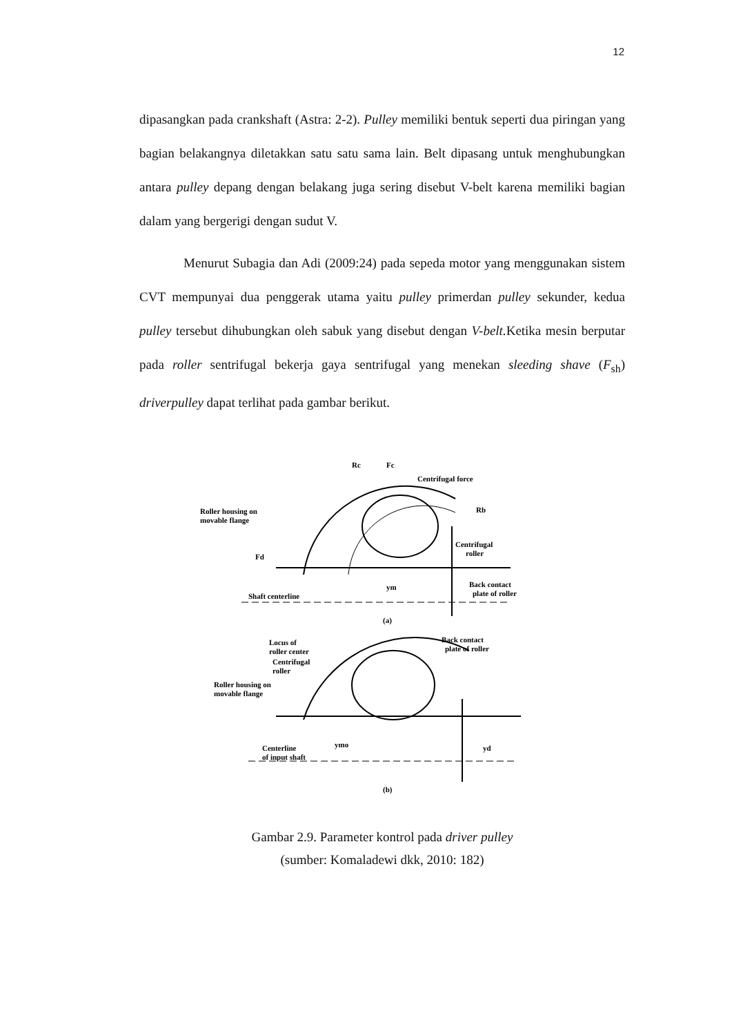12
dipasangkan pada crankshaft (Astra: 2-2). Pulley memiliki bentuk seperti dua piringan yang bagian belakangnya diletakkan satu satu sama lain. Belt dipasang untuk menghubungkan antara pulley depang dengan belakang juga sering disebut V-belt karena memiliki bagian dalam yang bergerigi dengan sudut V.
Menurut Subagia dan Adi (2009:24) pada sepeda motor yang menggunakan sistem CVT mempunyai dua penggerak utama yaitu pulley primerdan pulley sekunder, kedua pulley tersebut dihubungkan oleh sabuk yang disebut dengan V-belt. Ketika mesin berputar pada roller sentrifugal bekerja gaya sentrifugal yang menekan sleeding shave (F<sub>sh</sub>) driverpulley dapat terlihat pada gambar berikut.
Rc
Fc
Centrifugal force
Rb
Roller housing on
movable flange
Centrifugal
roller
Fd
ym
Back contact
plate of roller
Shaft centerline
(a)
Locus of
roller center
Back contact
plate of roller
Centrifugal
roller
Roller housing on
movable flange
ymo
yd
Centerline
of input shaft
(b)
Gambar 2.9. Parameter kontrol pada driver pulley
(sumber: Komaladewi dkk, 2010: 182)